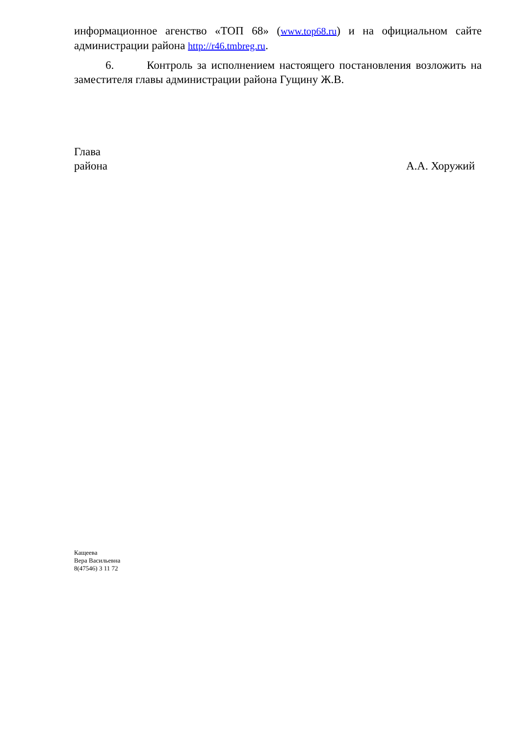информационное агенство «ТОП 68» (www.top68.ru) и на официальном сайте администрации района http://r46.tmbreg.ru.
6. Контроль за исполнением настоящего постановления возложить на заместителя главы администрации района Гущину Ж.В.
Глава
района А.А. Хоружий
Кащеева
Вера Васильевна
8(47546) 3 11 72